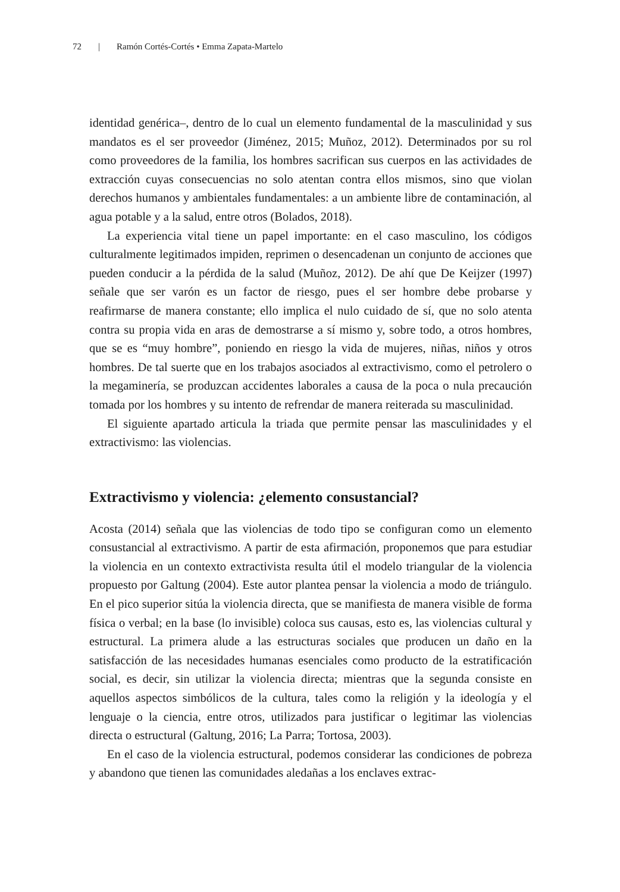72 | Ramón Cortés-Cortés • Emma Zapata-Martelo
identidad genérica–, dentro de lo cual un elemento fundamental de la masculinidad y sus mandatos es el ser proveedor (Jiménez, 2015; Muñoz, 2012). Determinados por su rol como proveedores de la familia, los hombres sacrifican sus cuerpos en las actividades de extracción cuyas consecuencias no solo atentan contra ellos mismos, sino que violan derechos humanos y ambientales fundamentales: a un ambiente libre de contaminación, al agua potable y a la salud, entre otros (Bolados, 2018).
La experiencia vital tiene un papel importante: en el caso masculino, los códigos culturalmente legitimados impiden, reprimen o desencadenan un conjunto de acciones que pueden conducir a la pérdida de la salud (Muñoz, 2012). De ahí que De Keijzer (1997) señale que ser varón es un factor de riesgo, pues el ser hombre debe probarse y reafirmarse de manera constante; ello implica el nulo cuidado de sí, que no solo atenta contra su propia vida en aras de demostrarse a sí mismo y, sobre todo, a otros hombres, que se es “muy hombre”, poniendo en riesgo la vida de mujeres, niñas, niños y otros hombres. De tal suerte que en los trabajos asociados al extractivismo, como el petrolero o la megaminería, se produzcan accidentes laborales a causa de la poca o nula precaución tomada por los hombres y su intento de refrendar de manera reiterada su masculinidad.
El siguiente apartado articula la triada que permite pensar las masculinidades y el extractivismo: las violencias.
Extractivismo y violencia: ¿elemento consustancial?
Acosta (2014) señala que las violencias de todo tipo se configuran como un elemento consustancial al extractivismo. A partir de esta afirmación, proponemos que para estudiar la violencia en un contexto extractivista resulta útil el modelo triangular de la violencia propuesto por Galtung (2004). Este autor plantea pensar la violencia a modo de triángulo. En el pico superior sitúa la violencia directa, que se manifiesta de manera visible de forma física o verbal; en la base (lo invisible) coloca sus causas, esto es, las violencias cultural y estructural. La primera alude a las estructuras sociales que producen un daño en la satisfacción de las necesidades humanas esenciales como producto de la estratificación social, es decir, sin utilizar la violencia directa; mientras que la segunda consiste en aquellos aspectos simbólicos de la cultura, tales como la religión y la ideología y el lenguaje o la ciencia, entre otros, utilizados para justificar o legitimar las violencias directa o estructural (Galtung, 2016; La Parra; Tortosa, 2003).
En el caso de la violencia estructural, podemos considerar las condiciones de pobreza y abandono que tienen las comunidades aledañas a los enclaves extrac-